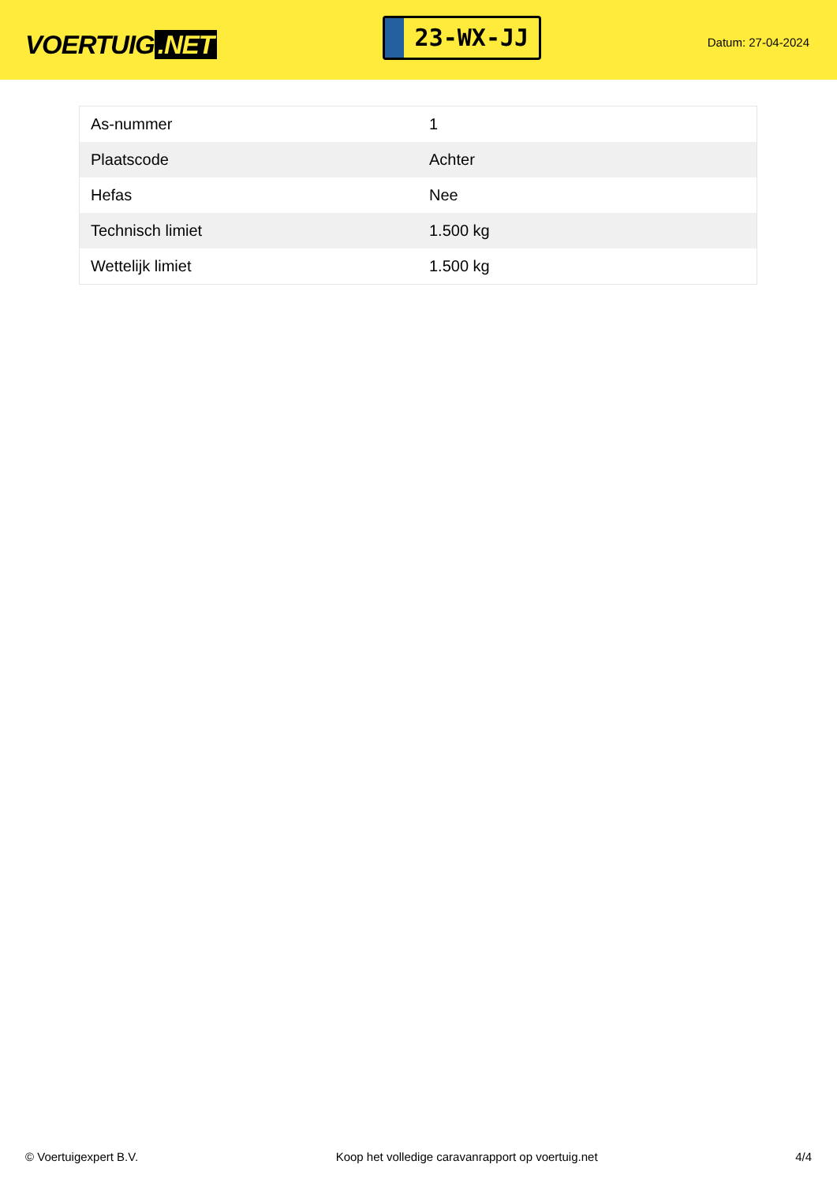VOERTUIG.NET
23-WX-JJ
Datum: 27-04-2024
| As-nummer | 1 |
| Plaatscode | Achter |
| Hefas | Nee |
| Technisch limiet | 1.500 kg |
| Wettelijk limiet | 1.500 kg |
© Voertuigexpert B.V. Koop het volledige caravanrapport op voertuig.net 4/4